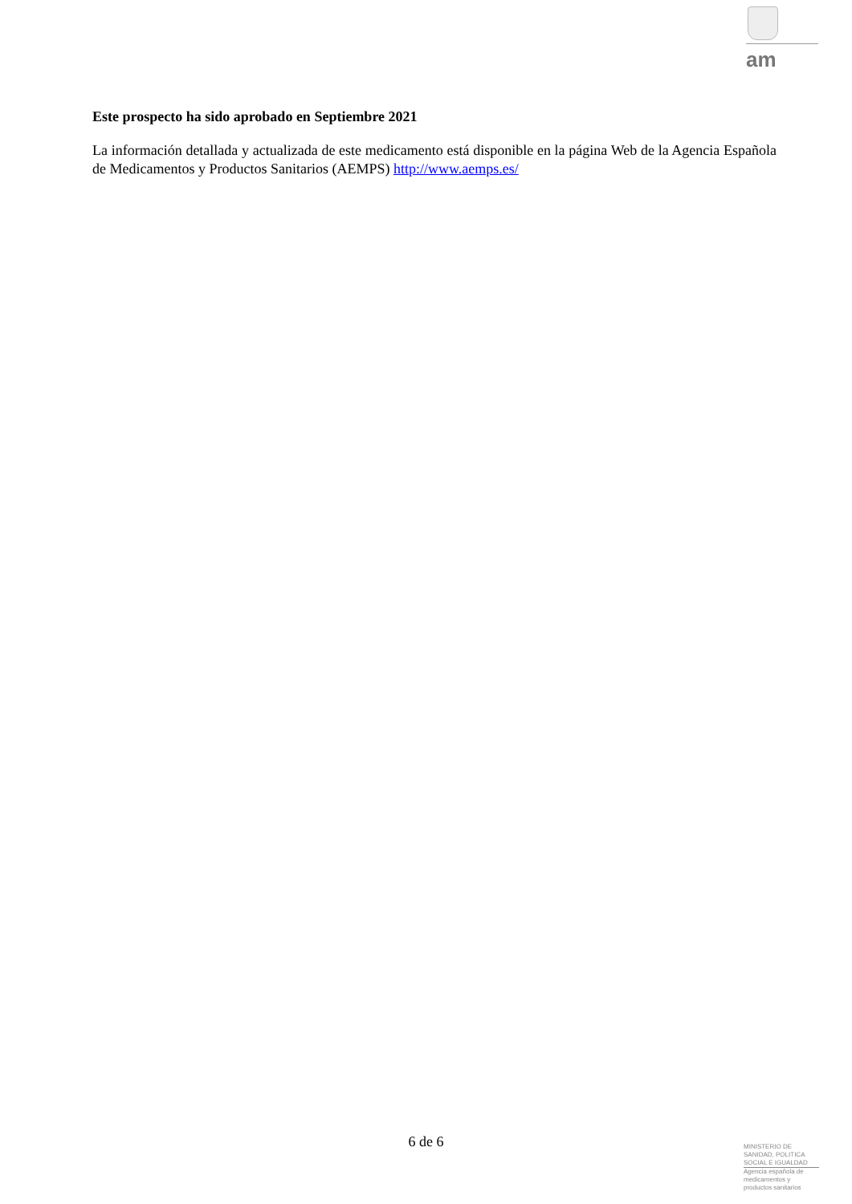am
Este prospecto ha sido aprobado en Septiembre 2021
La información detallada y actualizada de este medicamento está disponible en la página Web de la Agencia Española de Medicamentos y Productos Sanitarios (AEMPS) http://www.aemps.es/
6 de 6
MINISTERIO DE
SANIDAD, POLITICA
SOCIAL E IGUALDAD
Agencia española de
medicamentos y
productos sanitarios